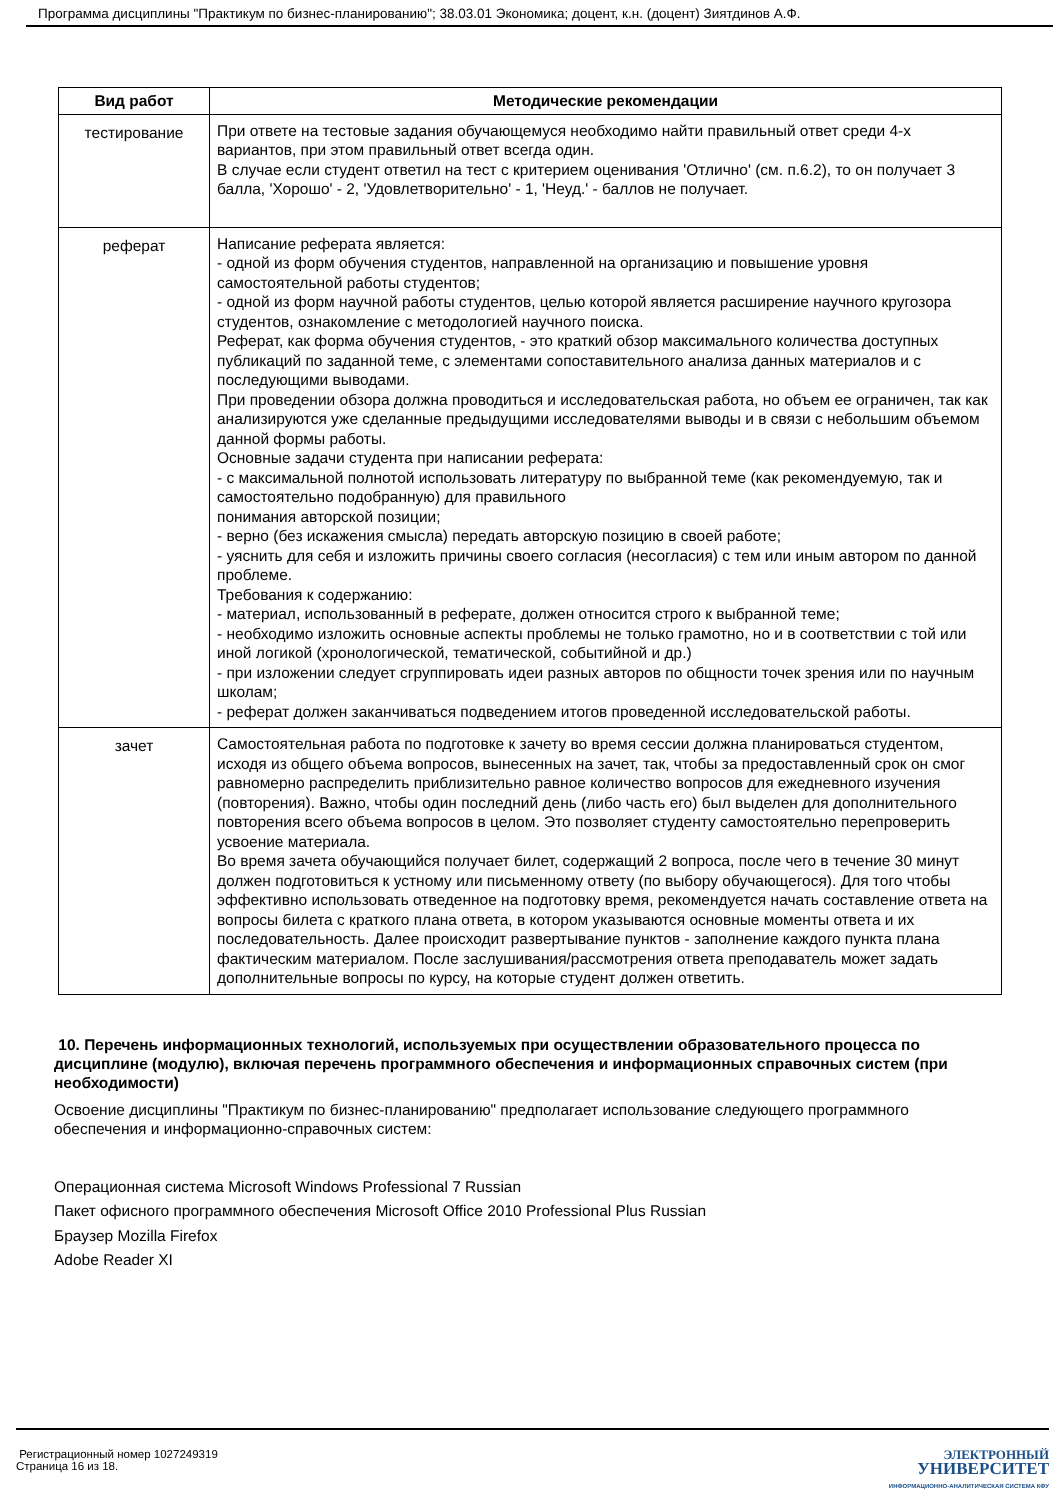Программа дисциплины "Практикум по бизнес-планированию"; 38.03.01 Экономика; доцент, к.н. (доцент) Зиятдинов А.Ф.
| Вид работ | Методические рекомендации |
| --- | --- |
| тестирование | При ответе на тестовые задания обучающемуся необходимо найти правильный ответ среди 4-х вариантов, при этом правильный ответ всегда один. В случае если студент ответил на тест с критерием оценивания 'Отлично' (см. п.6.2), то он получает 3 балла, 'Хорошо' - 2, 'Удовлетворительно' - 1, 'Неуд.' - баллов не получает. |
| реферат | Написание реферата является: - одной из форм обучения студентов, направленной на организацию и повышение уровня самостоятельной работы студентов; - одной из форм научной работы студентов, целью которой является расширение научного кругозора студентов, ознакомление с методологией научного поиска. Реферат, как форма обучения студентов, - это краткий обзор максимального количества доступных публикаций по заданной теме, с элементами сопоставительного анализа данных материалов и с последующими выводами. При проведении обзора должна проводиться и исследовательская работа, но объем ее ограничен, так как анализируются уже сделанные предыдущими исследователями выводы и в связи с небольшим объемом данной формы работы. Основные задачи студента при написании реферата: - с максимальной полнотой использовать литературу по выбранной теме (как рекомендуемую, так и самостоятельно подобранную) для правильного понимания авторской позиции; - верно (без искажения смысла) передать авторскую позицию в своей работе; - уяснить для себя и изложить причины своего согласия (несогласия) с тем или иным автором по данной проблеме. Требования к содержанию: - материал, использованный в реферате, должен относится строго к выбранной теме; - необходимо изложить основные аспекты проблемы не только грамотно, но и в соответствии с той или иной логикой (хронологической, тематической, событийной и др.) - при изложении следует сгруппировать идеи разных авторов по общности точек зрения или по научным школам; - реферат должен заканчиваться подведением итогов проведенной исследовательской работы. |
| зачет | Самостоятельная работа по подготовке к зачету во время сессии должна планироваться студентом, исходя из общего объема вопросов, вынесенных на зачет, так, чтобы за предоставленный срок он смог равномерно распределить приблизительно равное количество вопросов для ежедневного изучения (повторения). Важно, чтобы один последний день (либо часть его) был выделен для дополнительного повторения всего объема вопросов в целом. Это позволяет студенту самостоятельно перепроверить усвоение материала. Во время зачета обучающийся получает билет, содержащий 2 вопроса, после чего в течение 30 минут должен подготовиться к устному или письменному ответу (по выбору обучающегося). Для того чтобы эффективно использовать отведенное на подготовку время, рекомендуется начать составление ответа на вопросы билета с краткого плана ответа, в котором указываются основные моменты ответа и их последовательность. Далее происходит развертывание пунктов - заполнение каждого пункта плана фактическим материалом. После заслушивания/рассмотрения ответа преподаватель может задать дополнительные вопросы по курсу, на которые студент должен ответить. |
10. Перечень информационных технологий, используемых при осуществлении образовательного процесса по дисциплине (модулю), включая перечень программного обеспечения и информационных справочных систем (при необходимости)
Освоение дисциплины "Практикум по бизнес-планированию" предполагает использование следующего программного обеспечения и информационно-справочных систем:
Операционная система Microsoft Windows Professional 7 Russian
Пакет офисного программного обеспечения Microsoft Office 2010 Professional Plus Russian
Браузер Mozilla Firefox
Adobe Reader XI
Регистрационный номер 1027249319
Страница 16 из 18.
ЭЛЕКТРОННЫЙ
УНИВЕРСИТЕТ
ИНФОРМАЦИОННО-АНАЛИТИЧЕСКАЯ СИСТЕМА КФУ